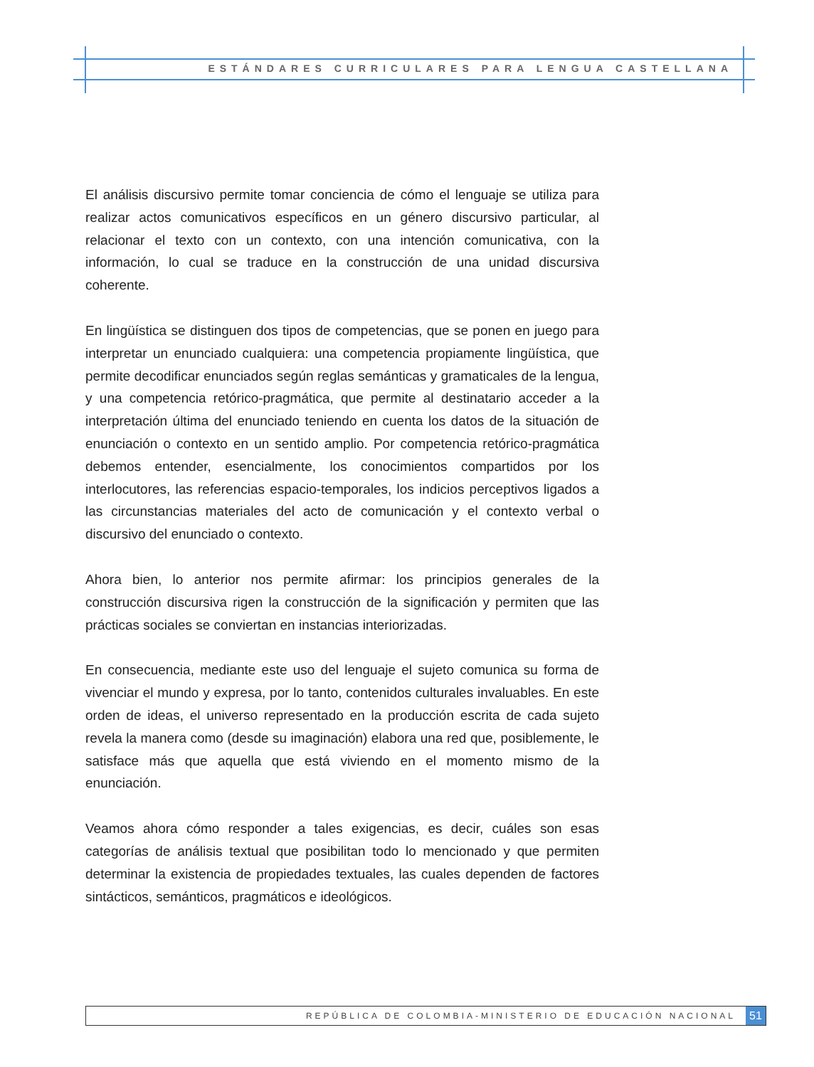ESTÁNDARES CURRICULARES PARA LENGUA CASTELLANA
El análisis discursivo permite tomar conciencia de cómo el lenguaje se utiliza para realizar actos comunicativos específicos en un género discursivo particular, al relacionar el texto con un contexto, con una intención comunicativa, con la información, lo cual se traduce en la construcción de una unidad discursiva coherente.
En lingüística se distinguen dos tipos de competencias, que se ponen en juego para interpretar un enunciado cualquiera: una competencia propiamente lingüística, que permite decodificar enunciados según reglas semánticas y gramaticales de la lengua, y una competencia retórico-pragmática, que permite al destinatario acceder a la interpretación última del enunciado teniendo en cuenta los datos de la situación de enunciación o contexto en un sentido amplio. Por competencia retórico-pragmática debemos entender, esencialmente, los conocimientos compartidos por los interlocutores, las referencias espacio-temporales, los indicios perceptivos ligados a las circunstancias materiales del acto de comunicación y el contexto verbal o discursivo del enunciado o contexto.
Ahora bien, lo anterior nos permite afirmar: los principios generales de la construcción discursiva rigen la construcción de la significación y permiten que las prácticas sociales se conviertan en instancias interiorizadas.
En consecuencia, mediante este uso del lenguaje el sujeto comunica su forma de vivenciar el mundo y expresa, por lo tanto, contenidos culturales invaluables. En este orden de ideas, el universo representado en la producción escrita de cada sujeto revela la manera como (desde su imaginación) elabora una red que, posiblemente, le satisface más que aquella que está viviendo en el momento mismo de la enunciación.
Veamos ahora cómo responder a tales exigencias, es decir, cuáles son esas categorías de análisis textual que posibilitan todo lo mencionado y que permiten determinar la existencia de propiedades textuales, las cuales dependen de factores sintácticos, semánticos, pragmáticos e ideológicos.
REPÚBLICA DE COLOMBIA-MINISTERIO DE EDUCACIÓN NACIONAL
51